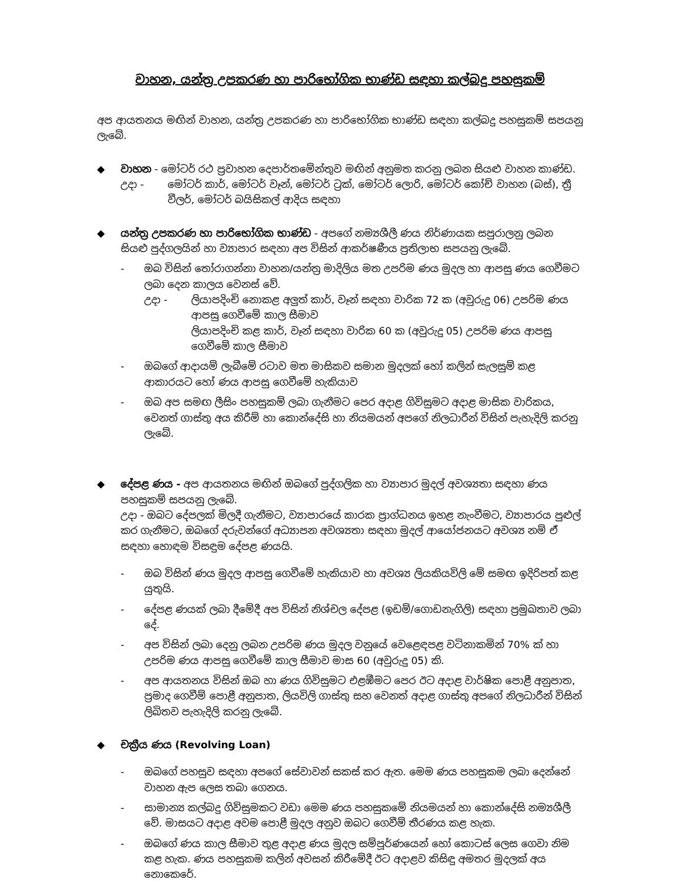වාහන, යන්ත්‍ර උපකරණ හා පාරිභෝගික භාණ්ඩ සඳහා කල්බදු පහසුකම්
අප ආයතනය මඟින් වාහන, යන්ත්‍ර උපකරණ හා පාරිභෝගික භාණ්ඩ සඳහා කල්බදු පහසුකම් සපයනු ලැබේ.
◆ වාහන - මෝටර් රථ ප්‍රවාහන දෙපාර්තමේන්තුව මඟින් අනුමත කරනු ලබන සියළු වාහන කාණ්ඩ.
උදා - මෝටර් කාර්, මෝටර් වෑන්, මෝටර් ට්‍රක්, මෝටර් ලොරි, මෝටර් කෝච් වාහන (බස්), ත්‍රී වීලර්, මෝටර් බයිසිකල් ආදිය සඳහා
◆ යන්ත්‍ර උපකරණ හා පාරිභෝගික භාණ්ඩ - අපගේ නම්‍යශීලී ණය නිර්ණායක සපුරාලනු ලබන සියළු පුද්ගලයින් හා ව්‍යාපාර සඳහා අප විසින් ආකර්ෂණීය ප්‍රතිලාභ සපයනු ලැබේ.
- ඔබ විසින් තෝරාගන්නා වාහන/යන්ත්‍ර මාදිලිය මත උපරිම ණය මුදල හා ආපසු ණය ගෙවීමට ලබා දෙන කාලය වෙනස් වේ.
උදා - ලියාපදිංචි නොකළ අලුත් කාර්, වෑන් සඳහා වාරික 72 ක (අවුරුදු 06) උපරිම ණය ආපසු ගෙවීමේ කාල සීමාව
ලියාපදිංචි කළ කාර්, වෑන් සඳහා වාරික 60 ක (අවුරුදු 05) උපරිම ණය ආපසු ගෙවීමේ කාල සීමාව
- ඔබගේ ආදායම් ලැබීමේ රටාව මත මාසිකව සමාන මුදලක් හෝ කලින් සැලසුම් කළ ආකාරයට හෝ ණය ආපසු ගෙවීමේ හැකියාව
- ඔබ අප සමඟ ලීසිං පහසුකම් ලබා ගැනීමට පෙර අදාළ ගිවිසුමට අදාළ මාසික වාරිකය, වෙනත් ගාස්තු අය කිරීම් හා කොන්දේසි හා නියමයන් අපගේ නිලධාරීන් විසින් පැහැදිලි කරනු ලැබේ.
◆ දේපළ ණය - අප ආයතනය මඟින් ඔබගේ පුද්ගලික හා ව්‍යාපාර මුදල් අවශ්‍යතා සඳහා ණය පහසුකම් සපයනු ලැබේ.
උදා - ඔබට දේපලක් මිලදී ගැනීමට, ව්‍යාපාරයේ කාරක ප්‍රාග්ධනය ඉහළ නැංවීමට, ව්‍යාපාරය පුළුල් කර ගැනීමට, ඔබගේ දරුවන්ගේ අධ්‍යාපන අවශ්‍යතා සඳහා මුදල් ආයෝජනයට අවශ්‍ය නම් ඒ සඳහා හොඳම විසඳුම දේපළ ණයයි.
- ඔබ විසින් ණය මුදල ආපසු ගෙවීමේ හැකියාව හා අවශ්‍ය ලියකියවිලි මේ සමඟ ඉදිරිපත් කළ යුතුයි.
- දේපළ ණයක් ලබා දීමේදී අප විසින් නිශ්චල දේපළ (ඉඩම්/ගොඩනැගිලි) සඳහා ප්‍රමුඛතාව ලබා දේ.
- අප විසින් ලබා දෙනු ලබන උපරිම ණය මුදල වනුයේ වෙළෙඳපළ වටිනාකමින් 70% ක් හා උපරිම ණය ආපසු ගෙවීමේ කාල සීමාව මාස 60 (අවුරුදු 05) කි.
- අප ආයතනය විසින් ඔබ හා ණය ගිවිසුමට එළඹීමට පෙර ඊට අදාළ වාර්ෂික පොළී අනුපාත, ප්‍රමාද ගෙවීම් පොළී අනුපාත, ලියවිලි ගාස්තු සහ වෙනත් අදාළ ගාස්තු අපගේ නිලධාරීන් විසින් ලිඛිතව පැහැදිලි කරනු ලැබේ.
◆ චක්‍රීය ණය (Revolving Loan)
- ඔබගේ පහසුව සඳහා අපගේ සේවාවන් සකස් කර ඇත. මෙම ණය පහසුකම ලබා දෙන්නේ වාහන ඇප ලෙස තබා ගෙනය.
- සාමාන්‍ය කල්බදු ගිවිසුමකට වඩා මෙම ණය පහසුකමේ නියමයන් හා කොන්දේසි නම්‍යශීලී වේ. මාසයට අදාළ අවම පොළී මුදල අනුව ඔබට ගෙවීම් තීරණය කළ හැක.
- ඔබගේ ණය කාල සීමාව තුළ අදාළ ණය මුදල සම්පූර්ණයෙන් හෝ කොටස් ලෙස ගෙවා නිම කළ හැක. ණය පහසුකම කලින් අවසන් කිරීමේදී ඊට අදාළව කිසිඳු අමතර මුදලක් අය නොකෙරේ.